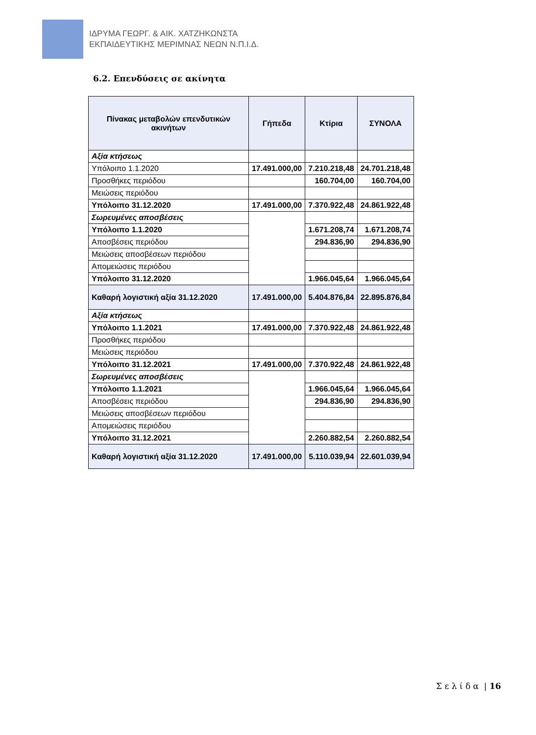ΙΔΡΥΜΑ ΓΕΩΡΓ. & ΑΙΚ. ΧΑΤΖΗΚΩΝΣΤΑ
ΕΚΠΑΙΔΕΥΤΙΚΗΣ ΜΕΡΙΜΝΑΣ ΝΕΩΝ Ν.Π.Ι.Δ.
6.2. Επενδύσεις σε ακίνητα
| Πίνακας μεταβολών επενδυτικών ακινήτων | Γήπεδα | Κτίρια | ΣΥΝΟΛΑ |
| --- | --- | --- | --- |
| Αξία κτήσεως | | | |
| Υπόλοιπο 1.1.2020 | 17.491.000,00 | 7.210.218,48 | 24.701.218,48 |
| Προσθήκες περιόδου | | 160.704,00 | 160.704,00 |
| Μειώσεις περιόδου | | | |
| Υπόλοιπο 31.12.2020 | 17.491.000,00 | 7.370.922,48 | 24.861.922,48 |
| Σωρευμένες αποσβέσεις | | | |
| Υπόλοιπο 1.1.2020 | | 1.671.208,74 | 1.671.208,74 |
| Αποσβέσεις περιόδου | | 294.836,90 | 294.836,90 |
| Μειώσεις αποσβέσεων περιόδου | | | |
| Απομειώσεις περιόδου | | | |
| Υπόλοιπο 31.12.2020 | | 1.966.045,64 | 1.966.045,64 |
| Καθαρή λογιστική αξία 31.12.2020 | 17.491.000,00 | 5.404.876,84 | 22.895.876,84 |
| Αξία κτήσεως | | | |
| Υπόλοιπο 1.1.2021 | 17.491.000,00 | 7.370.922,48 | 24.861.922,48 |
| Προσθήκες περιόδου | | | |
| Μειώσεις περιόδου | | | |
| Υπόλοιπο 31.12.2021 | 17.491.000,00 | 7.370.922,48 | 24.861.922,48 |
| Σωρευμένες αποσβέσεις | | | |
| Υπόλοιπο 1.1.2021 | | 1.966.045,64 | 1.966.045,64 |
| Αποσβέσεις περιόδου | | 294.836,90 | 294.836,90 |
| Μειώσεις αποσβέσεων περιόδου | | | |
| Απομειώσεις περιόδου | | | |
| Υπόλοιπο 31.12.2021 | | 2.260.882,54 | 2.260.882,54 |
| Καθαρή λογιστική αξία 31.12.2020 | 17.491.000,00 | 5.110.039,94 | 22.601.039,94 |
Σ ε λ ί δ α | 16